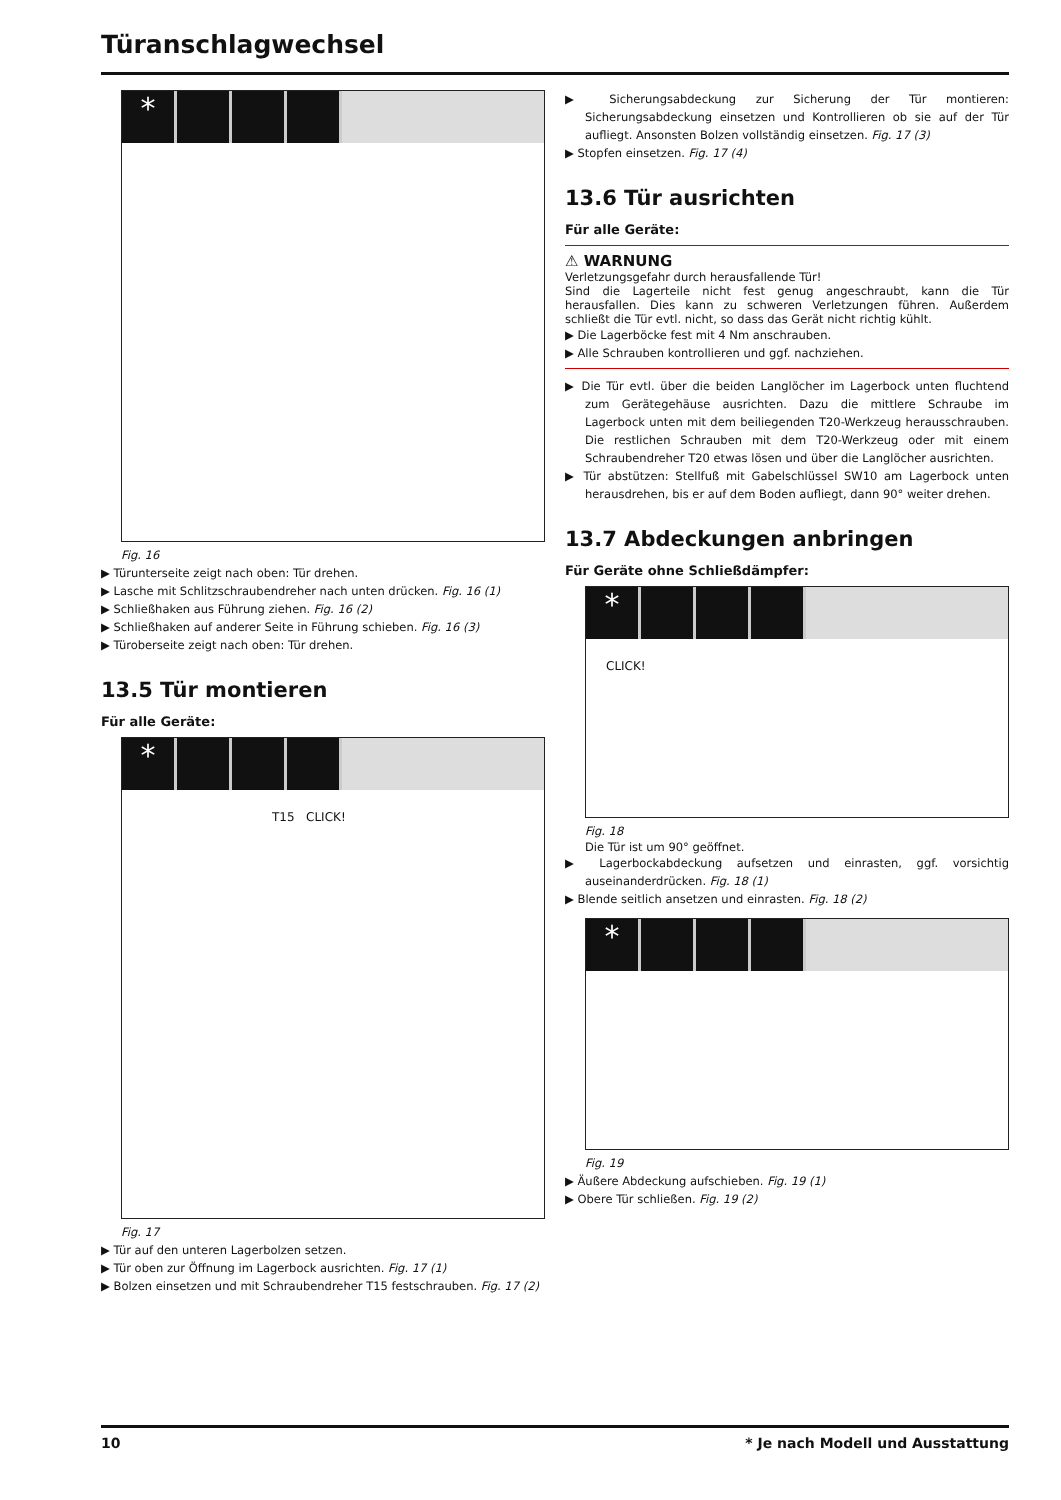Türanschlagwechsel
*
Fig. 16
▶ Türunterseite zeigt nach oben: Tür drehen.
▶ Lasche mit Schlitzschraubendreher nach unten drücken. Fig. 16 (1)
▶ Schließhaken aus Führung ziehen. Fig. 16 (2)
▶ Schließhaken auf anderer Seite in Führung schieben. Fig. 16 (3)
▶ Türoberseite zeigt nach oben: Tür drehen.
13.5 Tür montieren
Für alle Geräte:
*
T15 CLICK!
Fig. 17
▶ Tür auf den unteren Lagerbolzen setzen.
▶ Tür oben zur Öffnung im Lagerbock ausrichten. Fig. 17 (1)
▶ Bolzen einsetzen und mit Schraubendreher T15 festschrauben. Fig. 17 (2)
▶ Sicherungsabdeckung zur Sicherung der Tür montieren: Sicherungsabdeckung einsetzen und Kontrollieren ob sie auf der Tür aufliegt. Ansonsten Bolzen vollständig einsetzen. Fig. 17 (3)
▶ Stopfen einsetzen. Fig. 17 (4)
13.6 Tür ausrichten
Für alle Geräte:
⚠ WARNUNG
Verletzungsgefahr durch herausfallende Tür!
Sind die Lagerteile nicht fest genug angeschraubt, kann die Tür herausfallen. Dies kann zu schweren Verletzungen führen. Außerdem schließt die Tür evtl. nicht, so dass das Gerät nicht richtig kühlt.
▶ Die Lagerböcke fest mit 4 Nm anschrauben.
▶ Alle Schrauben kontrollieren und ggf. nachziehen.
▶ Die Tür evtl. über die beiden Langlöcher im Lagerbock unten fluchtend zum Gerätegehäuse ausrichten. Dazu die mittlere Schraube im Lagerbock unten mit dem beiliegenden T20-Werkzeug herausschrauben. Die restlichen Schrauben mit dem T20-Werkzeug oder mit einem Schraubendreher T20 etwas lösen und über die Langlöcher ausrichten.
▶ Tür abstützen: Stellfuß mit Gabelschlüssel SW10 am Lagerbock unten herausdrehen, bis er auf dem Boden aufliegt, dann 90° weiter drehen.
13.7 Abdeckungen anbringen
Für Geräte ohne Schließdämpfer:
*
CLICK!
Fig. 18
Die Tür ist um 90° geöffnet.
▶ Lagerbockabdeckung aufsetzen und einrasten, ggf. vorsichtig auseinanderdrücken. Fig. 18 (1)
▶ Blende seitlich ansetzen und einrasten. Fig. 18 (2)
*
Fig. 19
▶ Äußere Abdeckung aufschieben. Fig. 19 (1)
▶ Obere Tür schließen. Fig. 19 (2)
10 * Je nach Modell und Ausstattung